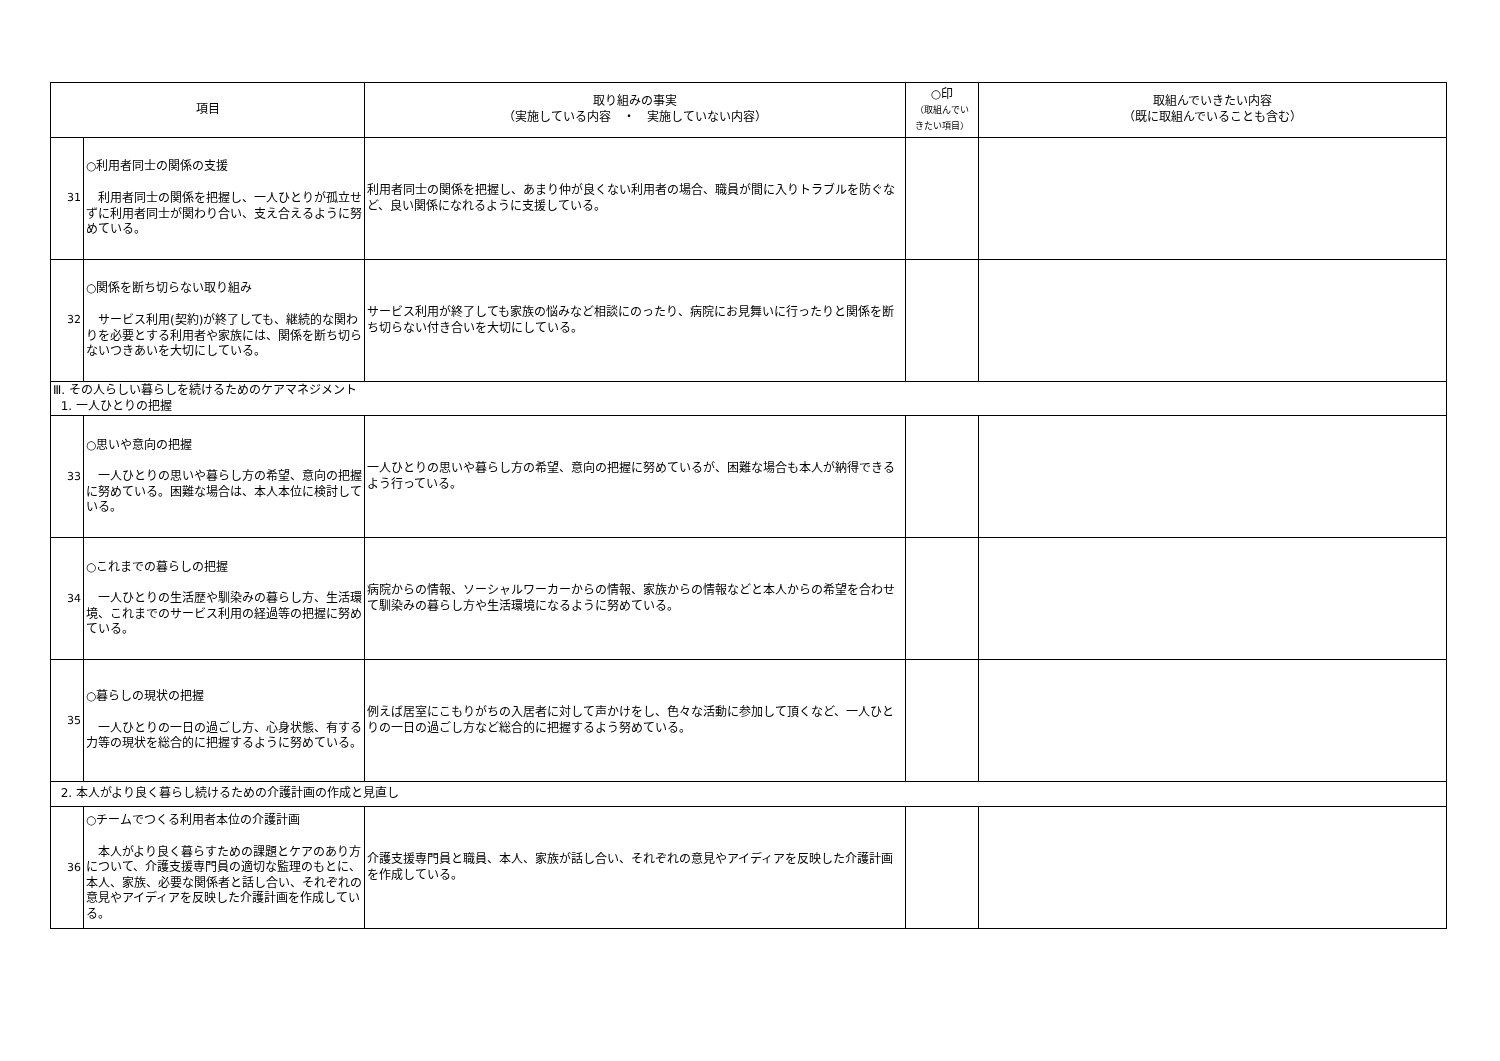| 項目 | | 取り組みの事実 （実施している内容 ・ 実施していない内容） | ○印 （取組んでい きたい項目） | 取組んでいきたい内容 （既に取組んでいることも含む） |
| --- | --- | --- | --- | --- |
| 31 | ○利用者同士の関係の支援 利用者同士の関係を把握し、一人ひとりが孤立せずに利用者同士が関わり合い、支え合えるように努めている。 | 利用者同士の関係を把握し、あまり仲が良くない利用者の場合、職員が間に入りトラブルを防ぐなど、良い関係になれるように支援している。 | | |
| 32 | ○関係を断ち切らない取り組み サービス利用(契約)が終了しても、継続的な関わりを必要とする利用者や家族には、関係を断ち切らないつきあいを大切にしている。 | サービス利用が終了しても家族の悩みなど相談にのったり、病院にお見舞いに行ったりと関係を断ち切らない付き合いを大切にしている。 | | |
| Ⅲ. その人らしい暮らしを続けるためのケアマネジメント 1. 一人ひとりの把握 | | | | |
| 33 | ○思いや意向の把握 一人ひとりの思いや暮らし方の希望、意向の把握に努めている。困難な場合は、本人本位に検討している。 | 一人ひとりの思いや暮らし方の希望、意向の把握に努めているが、困難な場合も本人が納得できるよう行っている。 | | |
| 34 | ○これまでの暮らしの把握 一人ひとりの生活歴や馴染みの暮らし方、生活環境、これまでのサービス利用の経過等の把握に努めている。 | 病院からの情報、ソーシャルワーカーからの情報、家族からの情報などと本人からの希望を合わせて馴染みの暮らし方や生活環境になるように努めている。 | | |
| 35 | ○暮らしの現状の把握 一人ひとりの一日の過ごし方、心身状態、有する力等の現状を総合的に把握するように努めている。 | 例えば居室にこもりがちの入居者に対して声かけをし、色々な活動に参加して頂くなど、一人ひとりの一日の過ごし方など総合的に把握するよう努めている。 | | |
| 2. 本人がより良く暮らし続けるための介護計画の作成と見直し | | | | |
| 36 | ○チームでつくる利用者本位の介護計画 本人がより良く暮らすための課題とケアのあり方について、介護支援専門員の適切な監理のもとに、本人、家族、必要な関係者と話し合い、それぞれの意見やアイディアを反映した介護計画を作成している。 | 介護支援専門員と職員、本人、家族が話し合い、それぞれの意見やアイディアを反映した介護計画を作成している。 | | |